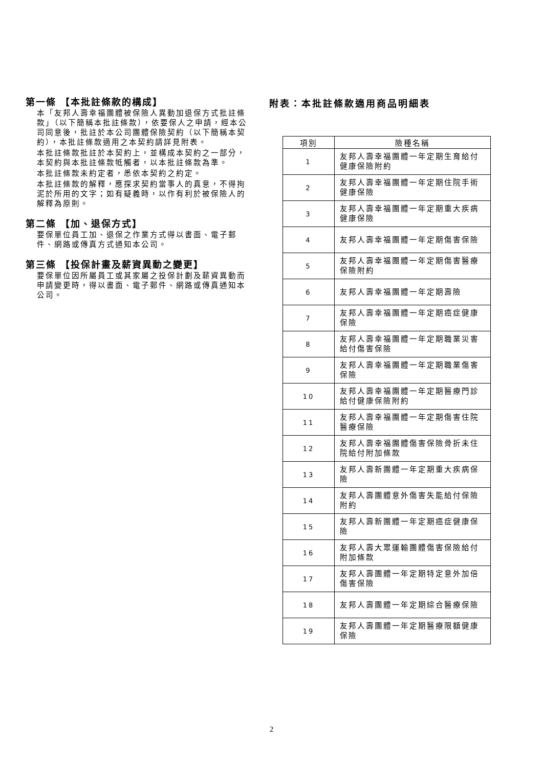第一條 【本批註條款的構成】
本「友邦人壽幸福團體被保險人異動加退保方式批註條款」（以下簡稱本批註條款），依要保人之申請，經本公司同意後，批註於本公司團體保險契約（以下簡稱本契約），本批註條款適用之本契約請詳見附表。
本批註條款批註於本契約上，並構成本契約之一部分，本契約與本批註條款牴觸者，以本批註條款為準。
本批註條款未約定者，悉依本契約之約定。
本批註條款的解釋，應探求契約當事人的真意，不得拘泥於所用的文字；如有疑義時，以作有利於被保險人的解釋為原則。
第二條 【加、退保方式】
要保單位員工加、退保之作業方式得以書面、電子郵件、網路或傳真方式通知本公司。
第三條 【投保計畫及薪資異動之變更】
要保單位因所屬員工或其家屬之投保計劃及薪資異動而申請變更時，得以書面、電子郵件、網路或傳真通知本公司。
附表：本批註條款適用商品明細表
| 項別 | 險種名稱 |
| --- | --- |
| 1 | 友邦人壽幸福團體一年定期生育給付健康保險附約 |
| 2 | 友邦人壽幸福團體一年定期住院手術健康保險 |
| 3 | 友邦人壽幸福團體一年定期重大疾病健康保險 |
| 4 | 友邦人壽幸福團體一年定期傷害保險 |
| 5 | 友邦人壽幸福團體一年定期傷害醫療保險附約 |
| 6 | 友邦人壽幸福團體一年定期壽險 |
| 7 | 友邦人壽幸福團體一年定期癌症健康保險 |
| 8 | 友邦人壽幸福團體一年定期職業災害給付傷害保險 |
| 9 | 友邦人壽幸福團體一年定期職業傷害保險 |
| 10 | 友邦人壽幸福團體一年定期醫療門診給付健康保險附約 |
| 11 | 友邦人壽幸福團體一年定期傷害住院醫療保險 |
| 12 | 友邦人壽幸福團體傷害保險骨折未住院給付附加條款 |
| 13 | 友邦人壽新團體一年定期重大疾病保險 |
| 14 | 友邦人壽團體意外傷害失能給付保險附約 |
| 15 | 友邦人壽新團體一年定期癌症健康保險 |
| 16 | 友邦人壽大眾運輸團體傷害保險給付附加條款 |
| 17 | 友邦人壽團體一年定期特定意外加倍傷害保險 |
| 18 | 友邦人壽團體一年定期綜合醫療保險 |
| 19 | 友邦人壽團體一年定期醫療限額健康保險 |
2